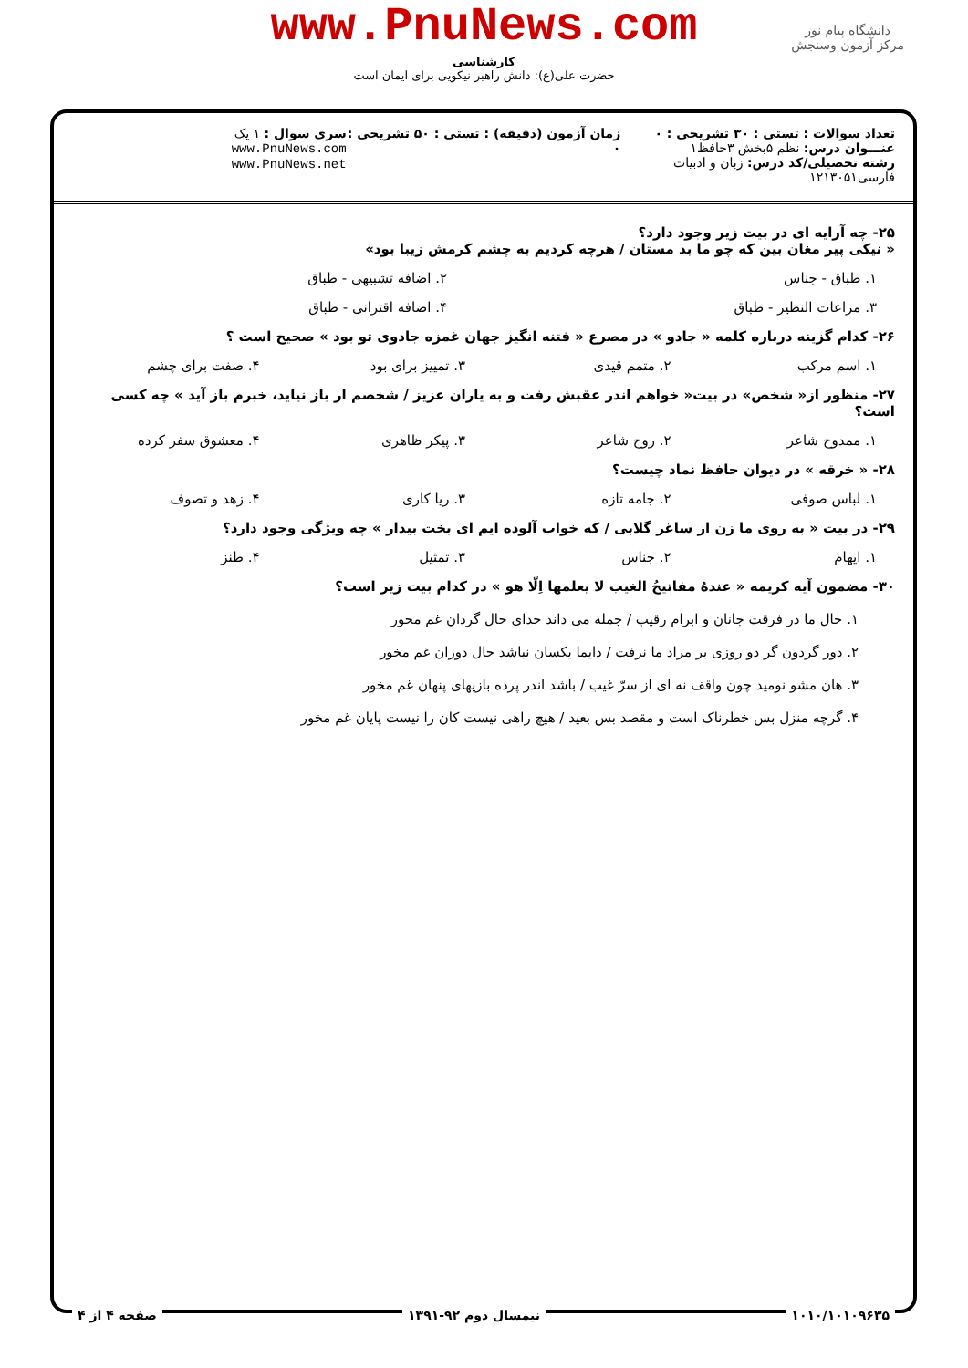www.PnuNews.com
کارشناسی
حضرت علی(ع): دانش راهبر نیکویی برای ایمان است
دانشگاه پیام نور
مرکز آزمون وسنجش
تعداد سوالات : تستی : ۳۰ تشریحی : ۰
عنـــوان درس: نظم ۵بخش ۳حافظ۱
رشته تحصیلی/کد درس: زبان و ادبیات فارسی۱۲۱۳۰۵۱
زمان آزمون (دقیقه) : تستی : ۵۰ تشریحی : ۰
سری سوال : ۱ یک
www.PnuNews.com
www.PnuNews.net
۲۵- چه آرایه ای در بیت زیر وجود دارد؟
« نیکی پیر مغان بین که چو ما بد مستان / هرچه کردیم به چشم کرمش زیبا بود»
۱. طباق - جناس ۲. اضافه تشبیهی - طباق
۳. مراعات النظیر - طباق ۴. اضافه اقترانی - طباق
۲۶- کدام گزینه درباره کلمه « جادو » در مصرع « فتنه انگیز جهان غمزه جادوی تو بود » صحیح است ؟
۱. اسم مرکب ۲. متمم قیدی ۳. تمییز برای بود ۴. صفت برای چشم
۲۷- منظور از« شخص» در بیت« خواهم اندر عقبش رفت و به یاران عزیز / شخصم ار باز نیاید، خبرم باز آید » چه کسی است؟
۱. ممدوح شاعر ۲. روح شاعر ۳. پیکر ظاهری ۴. معشوق سفر کرده
۲۸- « خرقه » در دیوان حافظ نماد چیست؟
۱. لباس صوفی ۲. جامه تازه ۳. ریا کاری ۴. زهد و تصوف
۲۹- در بیت « به روی ما زن از ساغر گلابی / که خواب آلوده ایم ای بخت بیدار » چه ویژگی وجود دارد؟
۱. ایهام ۲. جناس ۳. تمثیل ۴. طنز
۳۰- مضمون آیه کریمه « عندهُ مفاتیحُ الغیب لا یعلمها اِلّا هو » در کدام بیت زیر است؟
۱. حال ما در فرقت جانان و ابرام رقیب / جمله می داند خدای حال گردان غم مخور
۲. دور گردون گر دو روزی بر مراد ما نرفت / دایما یکسان نباشد حال دوران غم مخور
۳. هان مشو نومید چون واقف نه ای از سرّ غیب / باشد اندر پرده بازیهای پنهان غم مخور
۴. گرچه منزل بس خطرناک است و مقصد بس بعید / هیچ راهی نیست کان را نیست پایان غم مخور
۱۰۱۰/۱۰۱۰۹۶۳۵ نیمسال دوم ۹۲-۱۳۹۱ صفحه ۴ از ۴